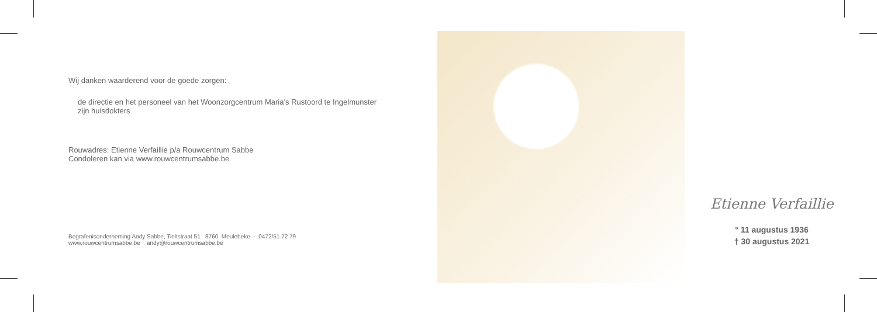Wij danken waarderend voor de goede zorgen:
de directie en het personeel van het Woonzorgcentrum Maria’s Rustoord te Ingelmunster
zijn huisdokters
Rouwadres: Etienne Verfaillie p/a Rouwcentrum Sabbe
Condoleren kan via www.rouwcentrumsabbe.be
Begrafenisonderneming Andy Sabbe, Tieltstraat 51 8760 Meulebeke - 0472/51 72 79
www.rouwcentrumsabbe.be andy@rouwcentrumsabbe.be
Etienne Verfaillie
° 11 augustus 1936
† 30 augustus 2021